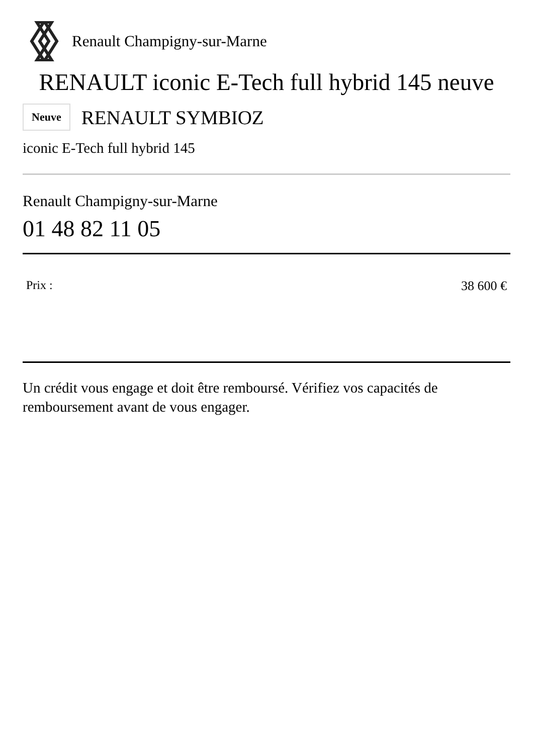Renault Champigny-sur-Marne
RENAULT iconic E-Tech full hybrid 145 neuve
Neuve RENAULT SYMBIOZ
iconic E-Tech full hybrid 145
Renault Champigny-sur-Marne
01 48 82 11 05
Prix : 38 600 €
Un crédit vous engage et doit être remboursé. Vérifiez vos capacités de remboursement avant de vous engager.